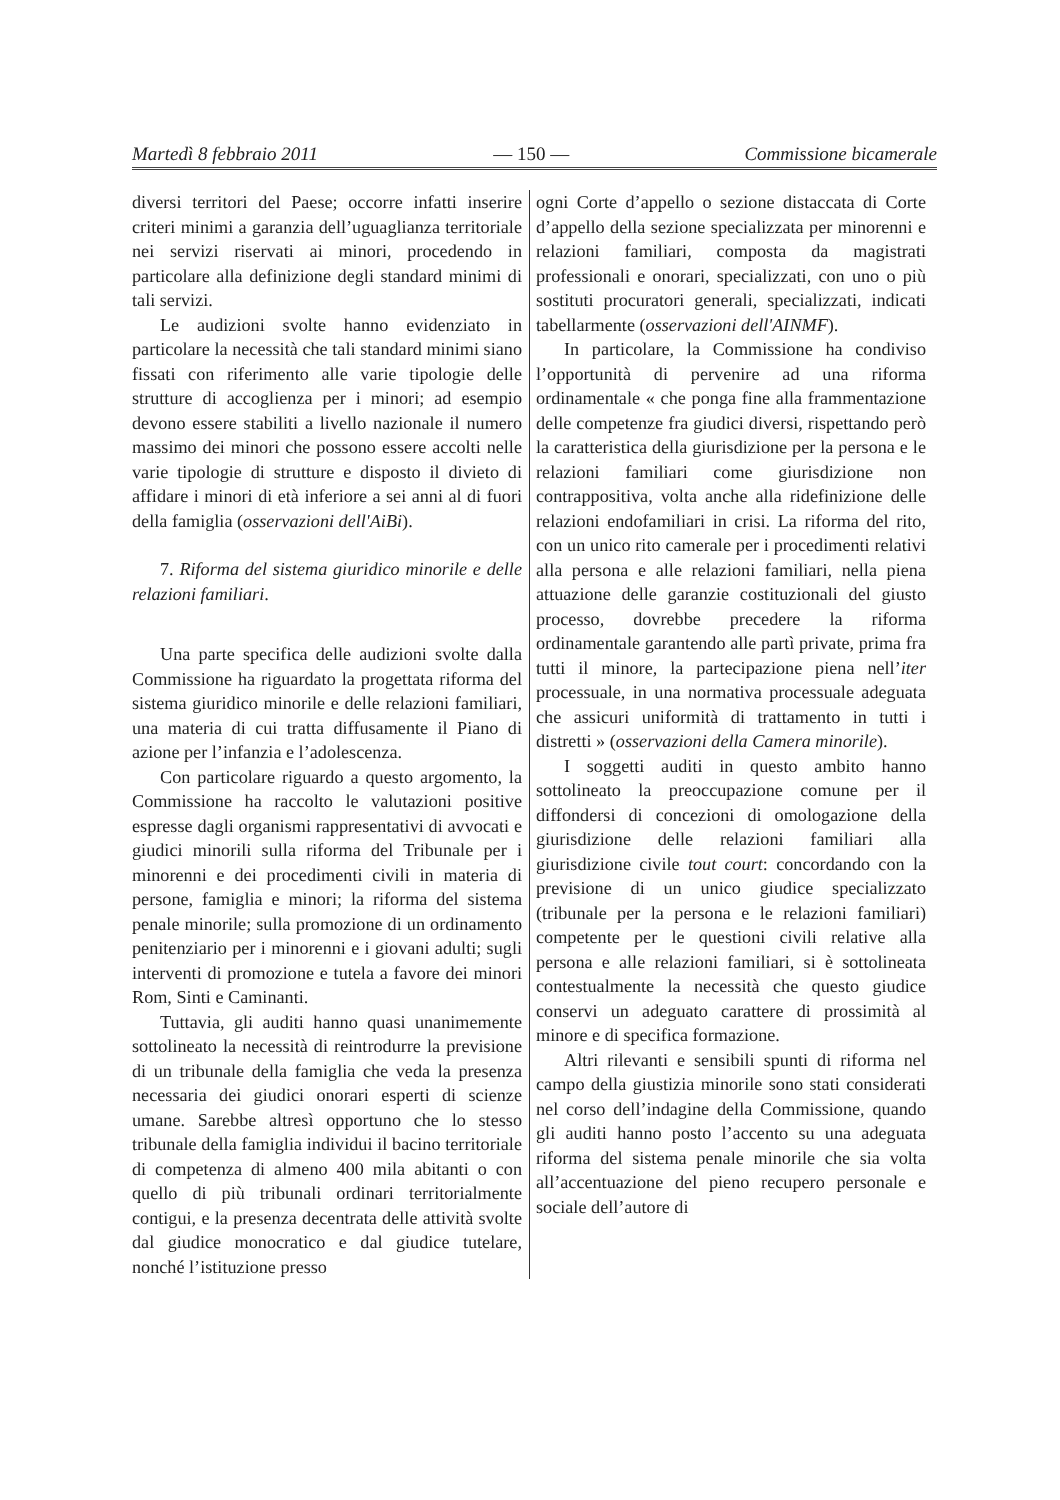Martedì 8 febbraio 2011 — 150 — Commissione bicamerale
diversi territori del Paese; occorre infatti inserire criteri minimi a garanzia dell’uguaglianza territoriale nei servizi riservati ai minori, procedendo in particolare alla definizione degli standard minimi di tali servizi.
Le audizioni svolte hanno evidenziato in particolare la necessità che tali standard minimi siano fissati con riferimento alle varie tipologie delle strutture di accoglienza per i minori; ad esempio devono essere stabiliti a livello nazionale il numero massimo dei minori che possono essere accolti nelle varie tipologie di strutture e disposto il divieto di affidare i minori di età inferiore a sei anni al di fuori della famiglia (osservazioni dell'AiBi).
7. Riforma del sistema giuridico minorile e delle relazioni familiari.
Una parte specifica delle audizioni svolte dalla Commissione ha riguardato la progettata riforma del sistema giuridico minorile e delle relazioni familiari, una materia di cui tratta diffusamente il Piano di azione per l’infanzia e l’adolescenza.
Con particolare riguardo a questo argomento, la Commissione ha raccolto le valutazioni positive espresse dagli organismi rappresentativi di avvocati e giudici minorili sulla riforma del Tribunale per i minorenni e dei procedimenti civili in materia di persone, famiglia e minori; la riforma del sistema penale minorile; sulla promozione di un ordinamento penitenziario per i minorenni e i giovani adulti; sugli interventi di promozione e tutela a favore dei minori Rom, Sinti e Caminanti.
Tuttavia, gli auditi hanno quasi unanimemente sottolineato la necessità di reintrodurre la previsione di un tribunale della famiglia che veda la presenza necessaria dei giudici onorari esperti di scienze umane. Sarebbe altresì opportuno che lo stesso tribunale della famiglia individui il bacino territoriale di competenza di almeno 400 mila abitanti o con quello di più tribunali ordinari territorialmente contigui, e la presenza decentrata delle attività svolte dal giudice monocratico e dal giudice tutelare, nonché l’istituzione presso
ogni Corte d’appello o sezione distaccata di Corte d’appello della sezione specializzata per minorenni e relazioni familiari, composta da magistrati professionali e onorari, specializzati, con uno o più sostituti procuratori generali, specializzati, indicati tabellarmente (osservazioni dell'AINMF).
In particolare, la Commissione ha condiviso l’opportunità di pervenire ad una riforma ordinamentale « che ponga fine alla frammentazione delle competenze fra giudici diversi, rispettando però la caratteristica della giurisdizione per la persona e le relazioni familiari come giurisdizione non contrappositiva, volta anche alla ridefinizione delle relazioni endofamiliari in crisi. La riforma del rito, con un unico rito camerale per i procedimenti relativi alla persona e alle relazioni familiari, nella piena attuazione delle garanzie costituzionali del giusto processo, dovrebbe precedere la riforma ordinamentale garantendo alle partì private, prima fra tutti il minore, la partecipazione piena nell’iter processuale, in una normativa processuale adeguata che assicuri uniformità di trattamento in tutti i distretti » (osservazioni della Camera minorile).
I soggetti auditi in questo ambito hanno sottolineato la preoccupazione comune per il diffondersi di concezioni di omologazione della giurisdizione delle relazioni familiari alla giurisdizione civile tout court: concordando con la previsione di un unico giudice specializzato (tribunale per la persona e le relazioni familiari) competente per le questioni civili relative alla persona e alle relazioni familiari, si è sottolineata contestualmente la necessità che questo giudice conservi un adeguato carattere di prossimità al minore e di specifica formazione.
Altri rilevanti e sensibili spunti di riforma nel campo della giustizia minorile sono stati considerati nel corso dell’indagine della Commissione, quando gli auditi hanno posto l’accento su una adeguata riforma del sistema penale minorile che sia volta all’accentuazione del pieno recupero personale e sociale dell’autore di